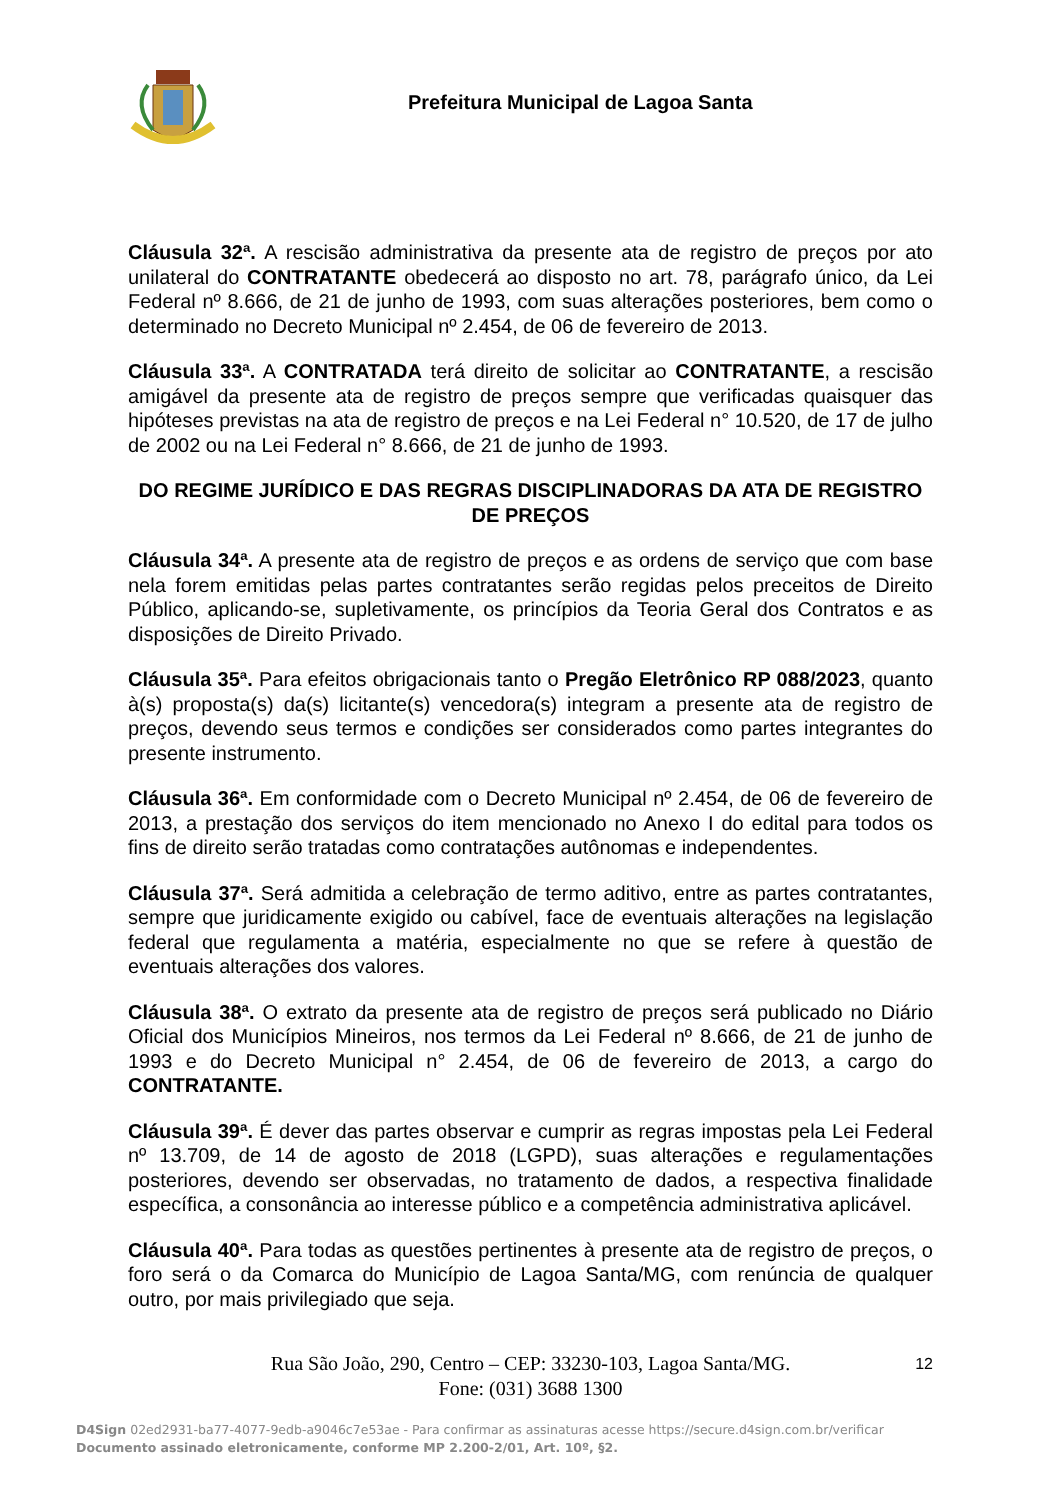Prefeitura Municipal de Lagoa Santa
Cláusula 32ª. A rescisão administrativa da presente ata de registro de preços por ato unilateral do CONTRATANTE obedecerá ao disposto no art. 78, parágrafo único, da Lei Federal nº 8.666, de 21 de junho de 1993, com suas alterações posteriores, bem como o determinado no Decreto Municipal nº 2.454, de 06 de fevereiro de 2013.
Cláusula 33ª. A CONTRATADA terá direito de solicitar ao CONTRATANTE, a rescisão amigável da presente ata de registro de preços sempre que verificadas quaisquer das hipóteses previstas na ata de registro de preços e na Lei Federal n° 10.520, de 17 de julho de 2002 ou na Lei Federal n° 8.666, de 21 de junho de 1993.
DO REGIME JURÍDICO E DAS REGRAS DISCIPLINADORAS DA ATA DE REGISTRO DE PREÇOS
Cláusula 34ª. A presente ata de registro de preços e as ordens de serviço que com base nela forem emitidas pelas partes contratantes serão regidas pelos preceitos de Direito Público, aplicando-se, supletivamente, os princípios da Teoria Geral dos Contratos e as disposições de Direito Privado.
Cláusula 35ª. Para efeitos obrigacionais tanto o Pregão Eletrônico RP 088/2023, quanto à(s) proposta(s) da(s) licitante(s) vencedora(s) integram a presente ata de registro de preços, devendo seus termos e condições ser considerados como partes integrantes do presente instrumento.
Cláusula 36ª. Em conformidade com o Decreto Municipal nº 2.454, de 06 de fevereiro de 2013, a prestação dos serviços do item mencionado no Anexo I do edital para todos os fins de direito serão tratadas como contratações autônomas e independentes.
Cláusula 37ª. Será admitida a celebração de termo aditivo, entre as partes contratantes, sempre que juridicamente exigido ou cabível, face de eventuais alterações na legislação federal que regulamenta a matéria, especialmente no que se refere à questão de eventuais alterações dos valores.
Cláusula 38ª. O extrato da presente ata de registro de preços será publicado no Diário Oficial dos Municípios Mineiros, nos termos da Lei Federal nº 8.666, de 21 de junho de 1993 e do Decreto Municipal n° 2.454, de 06 de fevereiro de 2013, a cargo do CONTRATANTE.
Cláusula 39ª. É dever das partes observar e cumprir as regras impostas pela Lei Federal nº 13.709, de 14 de agosto de 2018 (LGPD), suas alterações e regulamentações posteriores, devendo ser observadas, no tratamento de dados, a respectiva finalidade específica, a consonância ao interesse público e a competência administrativa aplicável.
Cláusula 40ª. Para todas as questões pertinentes à presente ata de registro de preços, o foro será o da Comarca do Município de Lagoa Santa/MG, com renúncia de qualquer outro, por mais privilegiado que seja.
Rua São João, 290, Centro – CEP: 33230-103, Lagoa Santa/MG. 12
Fone: (031) 3688 1300
D4Sign 02ed2931-ba77-4077-9edb-a9046c7e53ae - Para confirmar as assinaturas acesse https://secure.d4sign.com.br/verificar
Documento assinado eletronicamente, conforme MP 2.200-2/01, Art. 10º, §2.